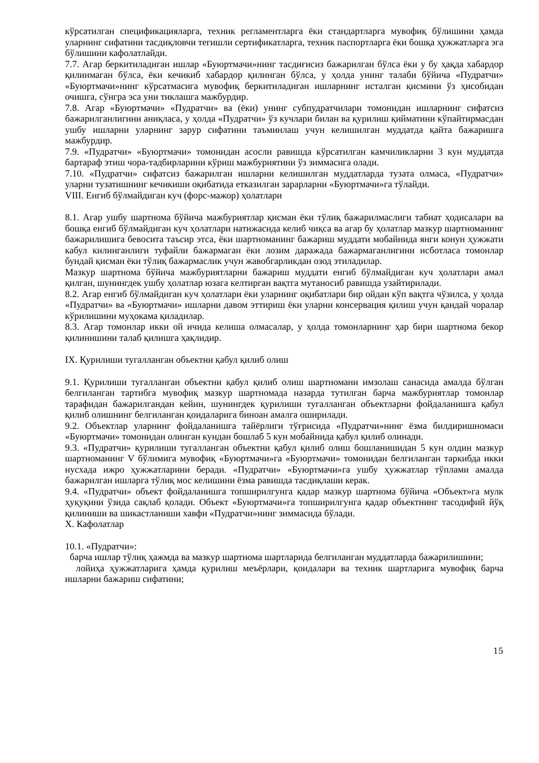кўрсатилган спецификацияларга, техник регламентларга ёки стандартларга мувофиқ бўлишини ҳамда уларнинг сифатини тасдиқловчи тегишли сертификатларга, техник паспортларга ёки бошқа ҳужжатларга эга бўлишини кафолатлайди.
7.7. Агар беркитиладиган ишлар «Буюртмачи»нинг тасдиғисиз бажарилган бўлса ёки у бу ҳақда хабардор қилинмаган бўлса, ёки кечикиб хабардор қилинган бўлса, у ҳолда унинг талаби бўйича «Пудратчи» «Буюртмачи»нинг кўрсатмасига мувофиқ беркитиладиган ишларнинг исталган қисмини ўз ҳисобидан очишга, сўнгра эса уни тиклашга мажбурдир.
7.8. Агар «Буюртмачи» «Пудратчи» ва (ёки) унинг субпудратчилари томонидан ишларнинг сифатсиз бажарилганлигини аниқласа, у ҳолда «Пудратчи» ўз кучлари билан ва қурилиш қийматини кўпайтирмасдан ушбу ишларни уларнинг зарур сифатини таъминлаш учун келишилган муддатда қайта бажаришга мажбурдир.
7.9. «Пудратчи» «Буюртмачи» томонидан асосли равишда кўрсатилган камчиликларни 3 кун муддатда бартараф этиш чора-тадбирларини кўриш мажбуриятини ўз зиммасига олади.
7.10. «Пудратчи» сифатсиз бажарилган ишларни келишилган муддатларда тузата олмаса, «Пудратчи» уларни тузатишнинг кечикиши оқибатида етказилган зарарларни «Буюртмачи»га тўлайди.
VIII. Енгиб бўлмайдиган куч (форс-мажор) ҳолатлари
8.1. Агар ушбу шартнома бўйича мажбуриятлар қисман ёки тўлиқ бажарилмаслиги табиат ҳодисалари ва бошқа енгиб бўлмайдиган куч ҳолатлари натижасида келиб чиқса ва агар бу ҳолатлар мазкур шартноманинг бажарилишига бевосита таъсир этса, ёки шартноманинг бажариш муддати мобайнида янги конун ҳужжати кабул килинганлиги туфайли бажармаган ёки лозим даражада бажармаганлигини исботласа томонлар бундай қисман ёки тўлиқ бажармаслик учун жавобгарликдан озод этиладилар.
Мазкур шартнома бўйича мажбуриятларни бажариш муддати енгиб бўлмайдиган куч ҳолатлари амал қилган, шунингдек ушбу ҳолатлар юзага келтирган вақтга мутаносиб равишда узайтирилади.
8.2. Агар енгиб бўлмайдиган куч ҳолатлари ёки уларнинг оқибатлари бир ойдан кўп вақтга чўзилса, у ҳолда «Пудратчи» ва «Буюртмачи» ишларни давом эттириш ёки уларни консервация қилиш учун қандай чоралар кўрилишини муҳокама қиладилар.
8.3. Агар томонлар икки ой ичида келиша олмасалар, у ҳолда томонларнинг ҳар бири шартнома бекор қилинишини талаб қилишга ҳақлидир.
IX. Қурилиши тугалланган объектни қабул қилиб олиш
9.1. Қурилиши тугалланган объектни қабул қилиб олиш шартномани имзолаш санасида амалда бўлган белгиланган тартибга мувофиқ мазкур шартномада назарда тутилган барча мажбуриятлар томонлар тарафидан бажарилгандан кейин, шунингдек қурилиши тугалланган объектларни фойдаланишга қабул қилиб олишнинг белгиланган қоидаларига биноан амалга оширилади.
9.2. Объектлар уларнинг фойдаланишга тайёрлиги тўғрисида «Пудратчи»нинг ёзма билдиришномаси «Буюртмачи» томонидан олинган кундан бошлаб 5 кун мобайнида қабул қилиб олинади.
9.3. «Пудратчи» қурилиши тугалланган объектни қабул қилиб олиш бошланишидан 5 кун олдин мазкур шартноманинг V бўлимига мувофиқ «Буюртмачи»га «Буюртмачи» томонидан белгиланган таркибда икки нусхада ижро ҳужжатларини беради. «Пудратчи» «Буюртмачи»га ушбу ҳужжатлар тўплами амалда бажарилган ишларга тўлиқ мос келишини ёзма равишда тасдиқлаши керак.
9.4. «Пудратчи» объект фойдаланишга топширилгунга қадар мазкур шартнома бўйича «Объект»га мулк ҳуқуқини ўзида сақлаб қолади. Объект «Буюртмачи»га топширилгунга қадар объектнинг тасодифий йўқ қилиниши ва шикастланиши хавфи «Пудратчи»нинг зиммасида бўлади.
X. Кафолатлар
10.1. «Пудратчи»:
барча ишлар тўлиқ ҳажмда ва мазкур шартнома шартларида белгиланган муддатларда бажарилишини;
лойиҳа ҳужжатларига ҳамда қурилиш меъёрлари, қоидалари ва техник шартларига мувофиқ барча ишларни бажариш сифатини;
15